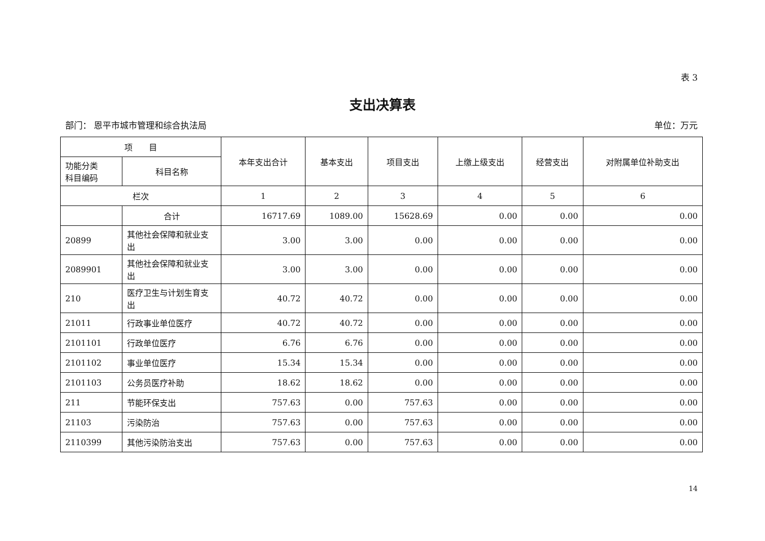表 3
支出决算表
部门： 恩平市城市管理和综合执法局 单位：万元
| 项 目 | | 本年支出合计 | 基本支出 | 项目支出 | 上缴上级支出 | 经营支出 | 对附属单位补助支出 |
| --- | --- | --- | --- | --- | --- | --- | --- |
| 功能分类 科目编码 | 科目名称 | | | | | | |
| 栏次 | | 1 | 2 | 3 | 4 | 5 | 6 |
| | 合计 | 16717.69 | 1089.00 | 15628.69 | 0.00 | 0.00 | 0.00 |
| 20899 | 其他社会保障和就业支出 | 3.00 | 3.00 | 0.00 | 0.00 | 0.00 | 0.00 |
| 2089901 | 其他社会保障和就业支出 | 3.00 | 3.00 | 0.00 | 0.00 | 0.00 | 0.00 |
| 210 | 医疗卫生与计划生育支出 | 40.72 | 40.72 | 0.00 | 0.00 | 0.00 | 0.00 |
| 21011 | 行政事业单位医疗 | 40.72 | 40.72 | 0.00 | 0.00 | 0.00 | 0.00 |
| 2101101 | 行政单位医疗 | 6.76 | 6.76 | 0.00 | 0.00 | 0.00 | 0.00 |
| 2101102 | 事业单位医疗 | 15.34 | 15.34 | 0.00 | 0.00 | 0.00 | 0.00 |
| 2101103 | 公务员医疗补助 | 18.62 | 18.62 | 0.00 | 0.00 | 0.00 | 0.00 |
| 211 | 节能环保支出 | 757.63 | 0.00 | 757.63 | 0.00 | 0.00 | 0.00 |
| 21103 | 污染防治 | 757.63 | 0.00 | 757.63 | 0.00 | 0.00 | 0.00 |
| 2110399 | 其他污染防治支出 | 757.63 | 0.00 | 757.63 | 0.00 | 0.00 | 0.00 |
14